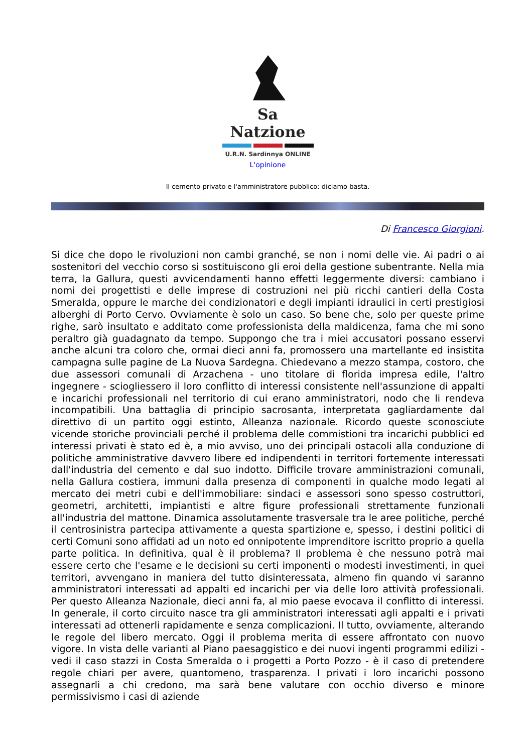Sa Natzione
U.R.N. Sardinnya ONLINE
L'opinione
Il cemento privato e l'amministratore pubblico: diciamo basta.
Di Francesco Giorgioni.
Si dice che dopo le rivoluzioni non cambi granché, se non i nomi delle vie. Ai padri o ai sostenitori del vecchio corso si sostituiscono gli eroi della gestione subentrante. Nella mia terra, la Gallura, questi avvicendamenti hanno effetti leggermente diversi: cambiano i nomi dei progettisti e delle imprese di costruzioni nei più ricchi cantieri della Costa Smeralda, oppure le marche dei condizionatori e degli impianti idraulici in certi prestigiosi alberghi di Porto Cervo. Ovviamente è solo un caso. So bene che, solo per queste prime righe, sarò insultato e additato come professionista della maldicenza, fama che mi sono peraltro già guadagnato da tempo. Suppongo che tra i miei accusatori possano esservi anche alcuni tra coloro che, ormai dieci anni fa, promossero una martellante ed insistita campagna sulle pagine de La Nuova Sardegna. Chiedevano a mezzo stampa, costoro, che due assessori comunali di Arzachena - uno titolare di florida impresa edile, l'altro ingegnere - sciogliessero il loro conflitto di interessi consistente nell'assunzione di appalti e incarichi professionali nel territorio di cui erano amministratori, nodo che li rendeva incompatibili. Una battaglia di principio sacrosanta, interpretata gagliardamente dal direttivo di un partito oggi estinto, Alleanza nazionale. Ricordo queste sconosciute vicende storiche provinciali perché il problema delle commistioni tra incarichi pubblici ed interessi privati è stato ed è, a mio avviso, uno dei principali ostacoli alla conduzione di politiche amministrative davvero libere ed indipendenti in territori fortemente interessati dall'industria del cemento e dal suo indotto. Difficile trovare amministrazioni comunali, nella Gallura costiera, immuni dalla presenza di componenti in qualche modo legati al mercato dei metri cubi e dell'immobiliare: sindaci e assessori sono spesso costruttori, geometri, architetti, impiantisti e altre figure professionali strettamente funzionali all'industria del mattone. Dinamica assolutamente trasversale tra le aree politiche, perché il centrosinistra partecipa attivamente a questa spartizione e, spesso, i destini politici di certi Comuni sono affidati ad un noto ed onnipotente imprenditore iscritto proprio a quella parte politica. In definitiva, qual è il problema? Il problema è che nessuno potrà mai essere certo che l'esame e le decisioni su certi imponenti o modesti investimenti, in quei territori, avvengano in maniera del tutto disinteressata, almeno fin quando vi saranno amministratori interessati ad appalti ed incarichi per via delle loro attività professionali. Per questo Alleanza Nazionale, dieci anni fa, al mio paese evocava il conflitto di interessi. In generale, il corto circuito nasce tra gli amministratori interessati agli appalti e i privati interessati ad ottenerli rapidamente e senza complicazioni. Il tutto, ovviamente, alterando le regole del libero mercato. Oggi il problema merita di essere affrontato con nuovo vigore. In vista delle varianti al Piano paesaggistico e dei nuovi ingenti programmi edilizi - vedi il caso stazzi in Costa Smeralda o i progetti a Porto Pozzo - è il caso di pretendere regole chiari per avere, quantomeno, trasparenza. I privati i loro incarichi possono assegnarli a chi credono, ma sarà bene valutare con occhio diverso e minore permissivismo i casi di aziende